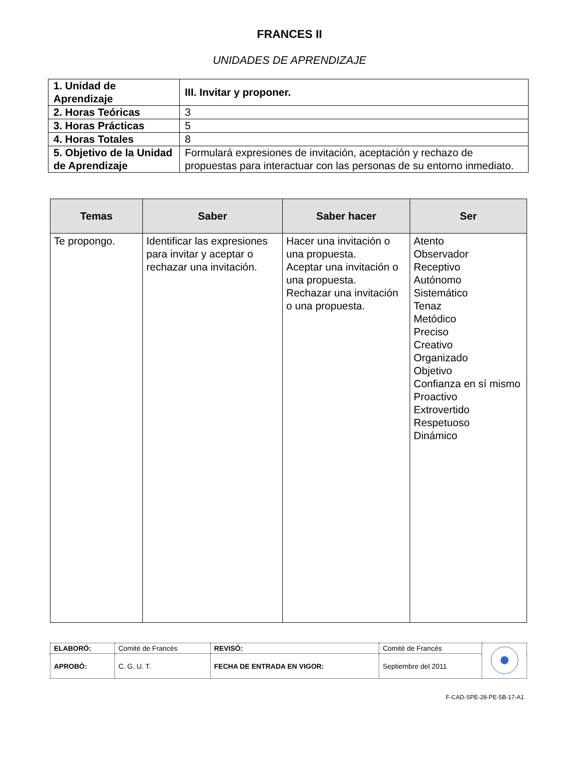FRANCES II
UNIDADES DE APRENDIZAJE
| 1. Unidad de Aprendizaje | III. Invitar y proponer. |
| 2. Horas Teóricas | 3 |
| 3. Horas Prácticas | 5 |
| 4. Horas Totales | 8 |
| 5. Objetivo de la Unidad de Aprendizaje | Formulará expresiones de invitación, aceptación y rechazo de propuestas para interactuar con las personas de su entorno inmediato. |
| Temas | Saber | Saber hacer | Ser |
| --- | --- | --- | --- |
| Te propongo. | Identificar las expresiones para invitar y aceptar o rechazar una invitación. | Hacer una invitación o una propuesta. Aceptar una invitación o una propuesta. Rechazar una invitación o una propuesta. | Atento Observador Receptivo Autónomo Sistemático Tenaz Metódico Preciso Creativo Organizado Objetivo Confianza en sí mismo Proactivo Extrovertido Respetuoso Dinámico |
| ELABORÓ: | Comité de Francés | REVISÓ: | Comité de Francés | |
| APROBÓ: | C. G. U. T. | FECHA DE ENTRADA EN VIGOR: | Septiembre del 2011 | |
F-CAD-SPE-28-PE-5B-17-A1